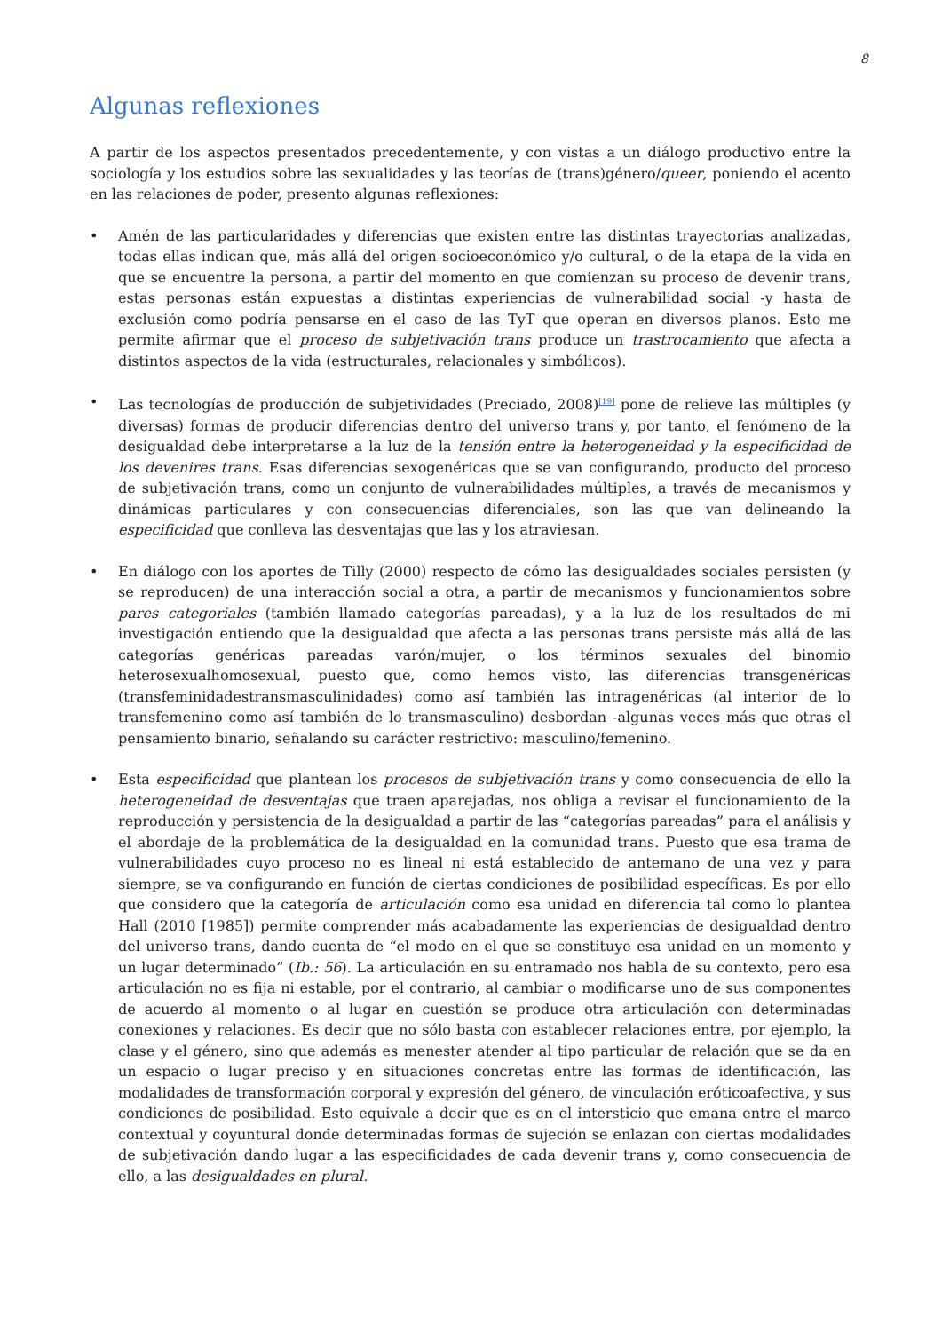8
Algunas reflexiones
A partir de los aspectos presentados precedentemente, y con vistas a un diálogo productivo entre la sociología y los estudios sobre las sexualidades y las teorías de (trans)género/queer, poniendo el acento en las relaciones de poder, presento algunas reflexiones:
• Amén de las particularidades y diferencias que existen entre las distintas trayectorias analizadas, todas ellas indican que, más allá del origen socioeconómico y/o cultural, o de la etapa de la vida en que se encuentre la persona, a partir del momento en que comienzan su proceso de devenir trans, estas personas están expuestas a distintas experiencias de vulnerabilidad social -y hasta de exclusión como podría pensarse en el caso de las TyT que operan en diversos planos. Esto me permite afirmar que el proceso de subjetivación trans produce un trastrocamiento que afecta a distintos aspectos de la vida (estructurales, relacionales y simbólicos).
• Las tecnologías de producción de subjetividades (Preciado, 2008)<sup>[19]</sup> pone de relieve las múltiples (y diversas) formas de producir diferencias dentro del universo trans y, por tanto, el fenómeno de la desigualdad debe interpretarse a la luz de la tensión entre la heterogeneidad y la especificidad de los devenires trans. Esas diferencias sexogenéricas que se van configurando, producto del proceso de subjetivación trans, como un conjunto de vulnerabilidades múltiples, a través de mecanismos y dinámicas particulares y con consecuencias diferenciales, son las que van delineando la especificidad que conlleva las desventajas que las y los atraviesan.
• En diálogo con los aportes de Tilly (2000) respecto de cómo las desigualdades sociales persisten (y se reproducen) de una interacción social a otra, a partir de mecanismos y funcionamientos sobre pares categoriales (también llamado categorías pareadas), y a la luz de los resultados de mi investigación entiendo que la desigualdad que afecta a las personas trans persiste más allá de las categorías genéricas pareadas varón/mujer, o los términos sexuales del binomio heterosexualhomosexual, puesto que, como hemos visto, las diferencias transgenéricas (transfeminidadestransmasculinidades) como así también las intragenéricas (al interior de lo transfemenino como así también de lo transmasculino) desbordan -algunas veces más que otras el pensamiento binario, señalando su carácter restrictivo: masculino/femenino.
• Esta especificidad que plantean los procesos de subjetivación trans y como consecuencia de ello la heterogeneidad de desventajas que traen aparejadas, nos obliga a revisar el funcionamiento de la reproducción y persistencia de la desigualdad a partir de las “categorías pareadas” para el análisis y el abordaje de la problemática de la desigualdad en la comunidad trans. Puesto que esa trama de vulnerabilidades cuyo proceso no es lineal ni está establecido de antemano de una vez y para siempre, se va configurando en función de ciertas condiciones de posibilidad específicas. Es por ello que considero que la categoría de articulación como esa unidad en diferencia tal como lo plantea Hall (2010 [1985]) permite comprender más acabadamente las experiencias de desigualdad dentro del universo trans, dando cuenta de “el modo en el que se constituye esa unidad en un momento y un lugar determinado” (Ib.: 56). La articulación en su entramado nos habla de su contexto, pero esa articulación no es fija ni estable, por el contrario, al cambiar o modificarse uno de sus componentes de acuerdo al momento o al lugar en cuestión se produce otra articulación con determinadas conexiones y relaciones. Es decir que no sólo basta con establecer relaciones entre, por ejemplo, la clase y el género, sino que además es menester atender al tipo particular de relación que se da en un espacio o lugar preciso y en situaciones concretas entre las formas de identificación, las modalidades de transformación corporal y expresión del género, de vinculación eróticoafectiva, y sus condiciones de posibilidad. Esto equivale a decir que es en el intersticio que emana entre el marco contextual y coyuntural donde determinadas formas de sujeción se enlazan con ciertas modalidades de subjetivación dando lugar a las especificidades de cada devenir trans y, como consecuencia de ello, a las desigualdades en plural.